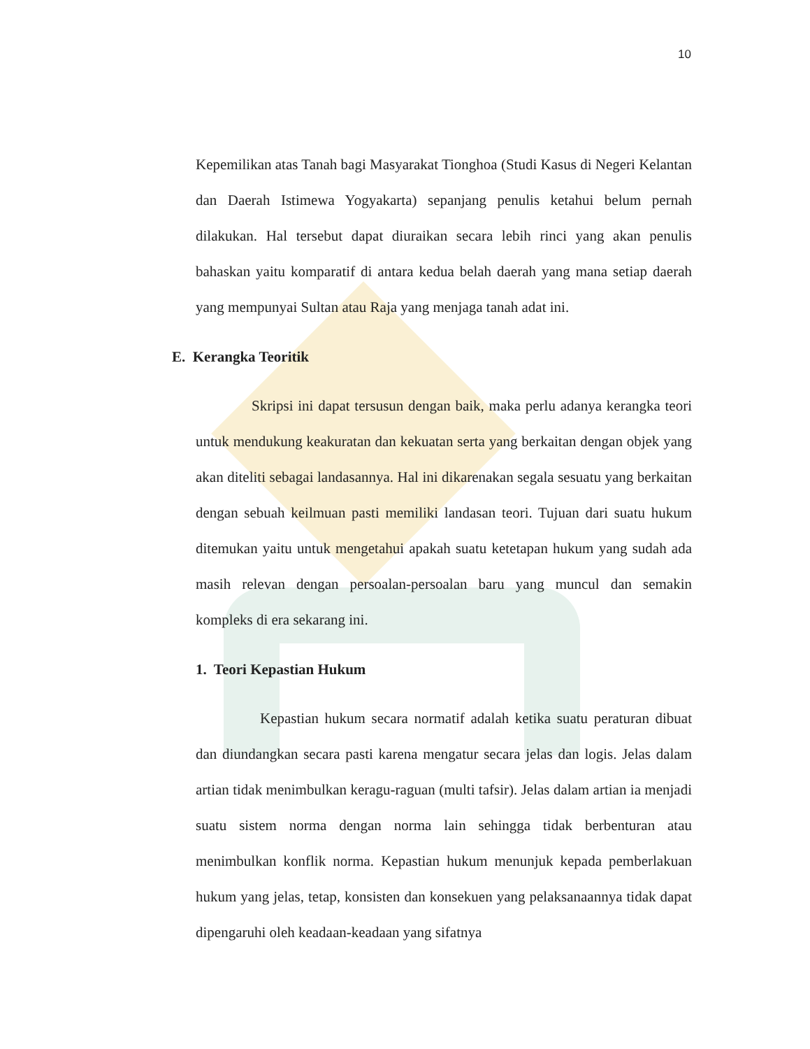10
Kepemilikan atas Tanah bagi Masyarakat Tionghoa (Studi Kasus di Negeri Kelantan dan Daerah Istimewa Yogyakarta) sepanjang penulis ketahui belum pernah dilakukan. Hal tersebut dapat diuraikan secara lebih rinci yang akan penulis bahaskan yaitu komparatif di antara kedua belah daerah yang mana setiap daerah yang mempunyai Sultan atau Raja yang menjaga tanah adat ini.
E. Kerangka Teoritik
Skripsi ini dapat tersusun dengan baik, maka perlu adanya kerangka teori untuk mendukung keakuratan dan kekuatan serta yang berkaitan dengan objek yang akan diteliti sebagai landasannya. Hal ini dikarenakan segala sesuatu yang berkaitan dengan sebuah keilmuan pasti memiliki landasan teori. Tujuan dari suatu hukum ditemukan yaitu untuk mengetahui apakah suatu ketetapan hukum yang sudah ada masih relevan dengan persoalan-persoalan baru yang muncul dan semakin kompleks di era sekarang ini.
1. Teori Kepastian Hukum
Kepastian hukum secara normatif adalah ketika suatu peraturan dibuat dan diundangkan secara pasti karena mengatur secara jelas dan logis. Jelas dalam artian tidak menimbulkan keragu-raguan (multi tafsir). Jelas dalam artian ia menjadi suatu sistem norma dengan norma lain sehingga tidak berbenturan atau menimbulkan konflik norma. Kepastian hukum menunjuk kepada pemberlakuan hukum yang jelas, tetap, konsisten dan konsekuen yang pelaksanaannya tidak dapat dipengaruhi oleh keadaan-keadaan yang sifatnya